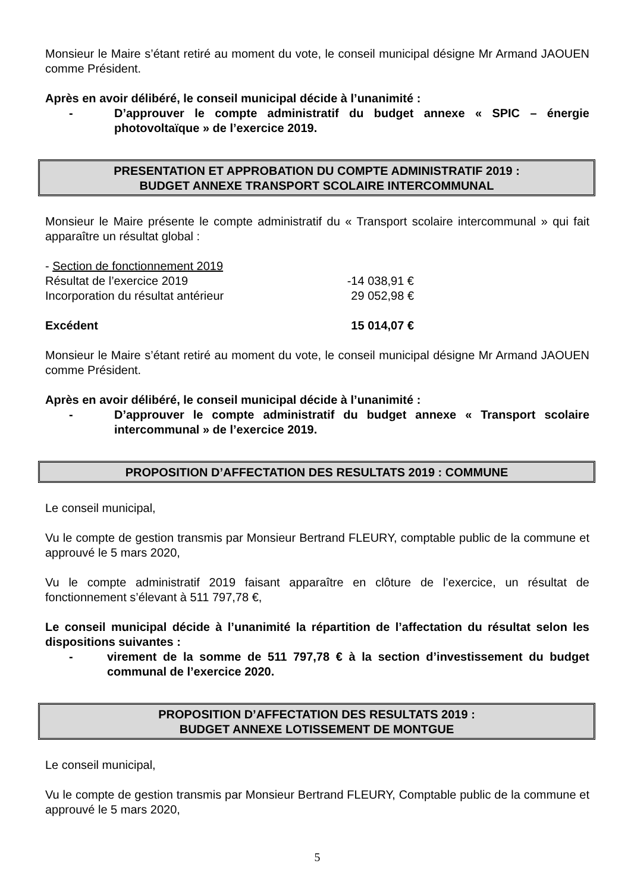Monsieur le Maire s’étant retiré au moment du vote, le conseil municipal désigne Mr Armand JAOUEN comme Président.
Après en avoir délibéré, le conseil municipal décide à l’unanimité :
- D’approuver le compte administratif du budget annexe « SPIC – énergie photovoltaïque » de l’exercice 2019.
PRESENTATION ET APPROBATION DU COMPTE ADMINISTRATIF 2019 :
BUDGET ANNEXE TRANSPORT SCOLAIRE INTERCOMMUNAL
Monsieur le Maire présente le compte administratif du « Transport scolaire intercommunal » qui fait apparaître un résultat global :
- Section de fonctionnement 2019
Résultat de l’exercice 2019 -14 038,91 €
Incorporation du résultat antérieur 29 052,98 €
Excédent 15 014,07 €
Monsieur le Maire s’étant retiré au moment du vote, le conseil municipal désigne Mr Armand JAOUEN comme Président.
Après en avoir délibéré, le conseil municipal décide à l’unanimité :
- D’approuver le compte administratif du budget annexe « Transport scolaire intercommunal » de l’exercice 2019.
PROPOSITION D’AFFECTATION DES RESULTATS 2019 : COMMUNE
Le conseil municipal,
Vu le compte de gestion transmis par Monsieur Bertrand FLEURY, comptable public de la commune et approuvé le 5 mars 2020,
Vu le compte administratif 2019 faisant apparaître en clôture de l’exercice, un résultat de fonctionnement s’élevant à 511 797,78 €,
Le conseil municipal décide à l’unanimité la répartition de l’affectation du résultat selon les dispositions suivantes :
- virement de la somme de 511 797,78 € à la section d’investissement du budget communal de l’exercice 2020.
PROPOSITION D’AFFECTATION DES RESULTATS 2019 :
BUDGET ANNEXE LOTISSEMENT DE MONTGUE
Le conseil municipal,
Vu le compte de gestion transmis par Monsieur Bertrand FLEURY, Comptable public de la commune et approuvé le 5 mars 2020,
5